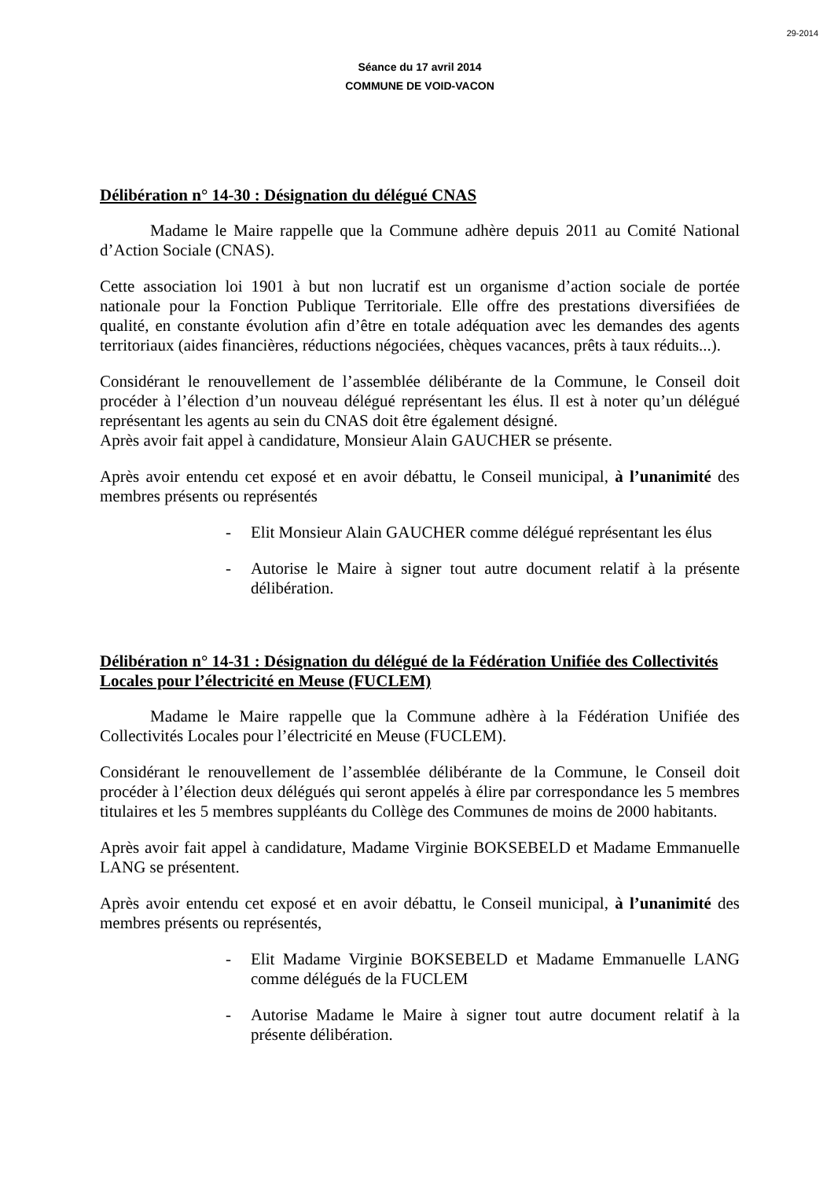29-2014
Séance du 17 avril 2014
COMMUNE DE VOID-VACON
Délibération n° 14-30 : Désignation du délégué CNAS
Madame le Maire rappelle que la Commune adhère depuis 2011 au Comité National d’Action Sociale (CNAS).
Cette association loi 1901 à but non lucratif est un organisme d’action sociale de portée nationale pour la Fonction Publique Territoriale. Elle offre des prestations diversifiées de qualité, en constante évolution afin d’être en totale adéquation avec les demandes des agents territoriaux (aides financières, réductions négociées, chèques vacances, prêts à taux réduits...).
Considérant le renouvellement de l’assemblée délibérante de la Commune, le Conseil doit procéder à l’élection d’un nouveau délégué représentant les élus. Il est à noter qu’un délégué représentant les agents au sein du CNAS doit être également désigné.
Après avoir fait appel à candidature, Monsieur Alain GAUCHER se présente.
Après avoir entendu cet exposé et en avoir débattu, le Conseil municipal, à l’unanimité des membres présents ou représentés
- Elit Monsieur Alain GAUCHER comme délégué représentant les élus
- Autorise le Maire à signer tout autre document relatif à la présente délibération.
Délibération n° 14-31 : Désignation du délégué de la Fédération Unifiée des Collectivités Locales pour l’électricité en Meuse (FUCLEM)
Madame le Maire rappelle que la Commune adhère à la Fédération Unifiée des Collectivités Locales pour l’électricité en Meuse (FUCLEM).
Considérant le renouvellement de l’assemblée délibérante de la Commune, le Conseil doit procéder à l’élection deux délégués qui seront appelés à élire par correspondance les 5 membres titulaires et les 5 membres suppléants du Collège des Communes de moins de 2000 habitants.
Après avoir fait appel à candidature, Madame Virginie BOKSEBELD et Madame Emmanuelle LANG se présentent.
Après avoir entendu cet exposé et en avoir débattu, le Conseil municipal, à l’unanimité des membres présents ou représentés,
- Elit Madame Virginie BOKSEBELD et Madame Emmanuelle LANG comme délégués de la FUCLEM
- Autorise Madame le Maire à signer tout autre document relatif à la présente délibération.